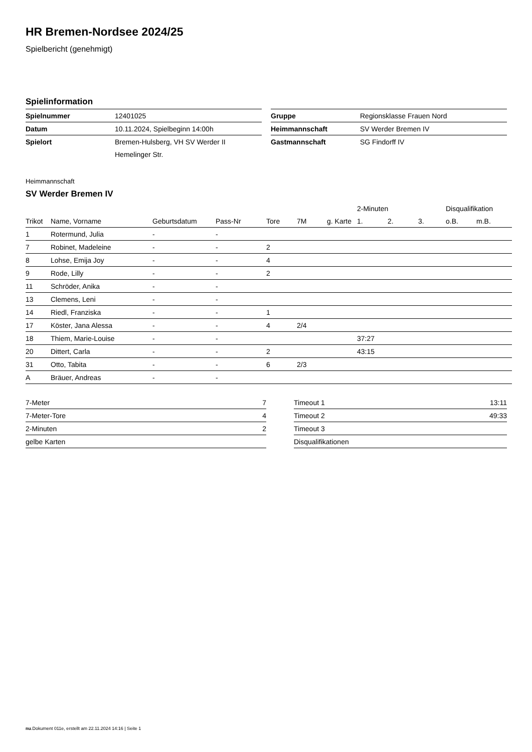HR Bremen-Nordsee 2024/25
Spielbericht (genehmigt)
Spielinformation
| Spielnummer | 12401025 |
| Datum | 10.11.2024, Spielbeginn 14:00h |
| Spielort | Bremen-Hulsberg, VH SV Werder II |
| | Hemelinger Str. |
| Gruppe | Regionsklasse Frauen Nord |
| Heimmannschaft | SV Werder Bremen IV |
| Gastmannschaft | SG Findorff IV |
Heimmannschaft
SV Werder Bremen IV
| | | | | | | | 2-Minuten | | | Disqualifikation | |
| --- | --- | --- | --- | --- | --- | --- | --- | --- | --- | --- | --- |
| Trikot | Name, Vorname | Geburtsdatum | Pass-Nr | Tore | 7M | g. Karte | 1. | 2. | 3. | o.B. | m.B. |
| 1 | Rotermund, Julia | - | - | | | | | | | | |
| 7 | Robinet, Madeleine | - | - | 2 | | | | | | | |
| 8 | Lohse, Emija Joy | - | - | 4 | | | | | | | |
| 9 | Rode, Lilly | - | - | 2 | | | | | | | |
| 11 | Schröder, Anika | - | - | | | | | | | | |
| 13 | Clemens, Leni | - | - | | | | | | | | |
| 14 | Riedl, Franziska | - | - | 1 | | | | | | | |
| 17 | Köster, Jana Alessa | - | - | 4 | 2/4 | | | | | | |
| 18 | Thiem, Marie-Louise | - | - | | | | 37:27 | | | | |
| 20 | Dittert, Carla | - | - | 2 | | | 43:15 | | | | |
| 31 | Otto, Tabita | - | - | 6 | 2/3 | | | | | | |
| A | Bräuer, Andreas | - | - | | | | | | | | |
| 7-Meter | 7 |
| 7-Meter-Tore | 4 |
| 2-Minuten | 2 |
| gelbe Karten | |
| Timeout 1 | 13:11 |
| Timeout 2 | 49:33 |
| Timeout 3 | |
| Disqualifikationen | |
nu.Dokument 011e, erstellt am 22.11.2024 14:16 | Seite 1